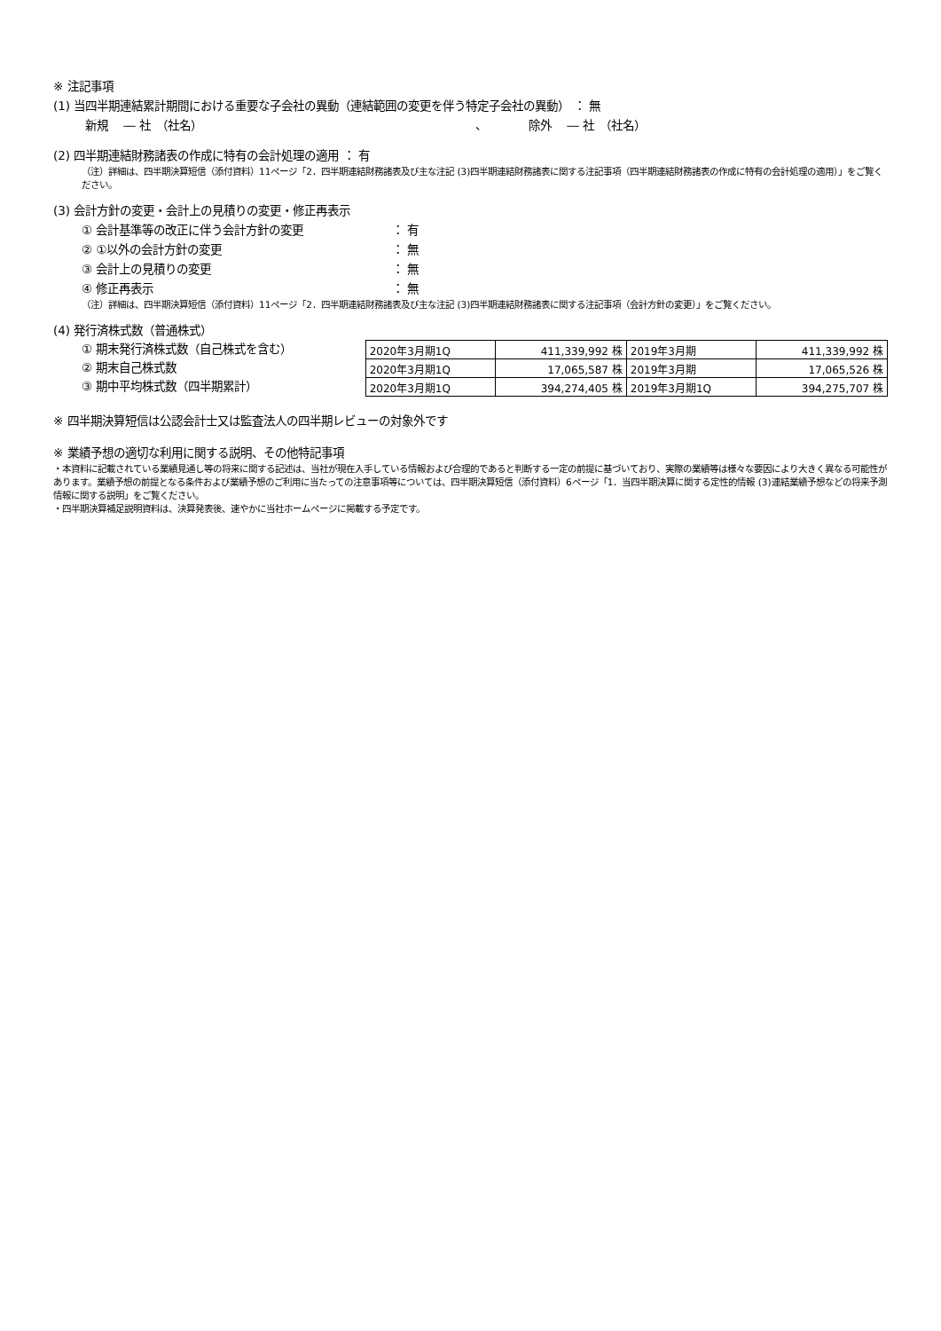※ 注記事項
(1) 当四半期連結累計期間における重要な子会社の異動（連結範囲の変更を伴う特定子会社の異動） ： 無
新規　 ― 社　（社名） 、 除外　 ― 社　（社名）
(2) 四半期連結財務諸表の作成に特有の会計処理の適用 ： 有
（注）詳細は、四半期決算短信（添付資料）11ページ「2．四半期連結財務諸表及び主な注記 (3)四半期連結財務諸表に関する注記事項（四半期連結財務諸表の作成に特有の会計処理の適用）」をご覧ください。
(3) 会計方針の変更・会計上の見積りの変更・修正再表示
① 会計基準等の改正に伴う会計方針の変更 ： 有
② ①以外の会計方針の変更 ： 無
③ 会計上の見積りの変更 ： 無
④ 修正再表示 ： 無
（注）詳細は、四半期決算短信（添付資料）11ページ「2．四半期連結財務諸表及び主な注記 (3)四半期連結財務諸表に関する注記事項（会計方針の変更）」をご覧ください。
(4) 発行済株式数（普通株式）
① 期末発行済株式数（自己株式を含む）
② 期末自己株式数
③ 期中平均株式数（四半期累計）
| 2020年3月期1Q | 411,339,992 株 | 2019年3月期 | 411,339,992 株 |
| 2020年3月期1Q | 17,065,587 株 | 2019年3月期 | 17,065,526 株 |
| 2020年3月期1Q | 394,274,405 株 | 2019年3月期1Q | 394,275,707 株 |
※ 四半期決算短信は公認会計士又は監査法人の四半期レビューの対象外です
※ 業績予想の適切な利用に関する説明、その他特記事項
・本資料に記載されている業績見通し等の将来に関する記述は、当社が現在入手している情報および合理的であると判断する一定の前提に基づいており、実際の業績等は様々な要因により大きく異なる可能性があります。業績予想の前提となる条件および業績予想のご利用に当たっての注意事項等については、四半期決算短信（添付資料）6ページ「1．当四半期決算に関する定性的情報 (3)連結業績予想などの将来予測情報に関する説明」をご覧ください。
・四半期決算補足説明資料は、決算発表後、速やかに当社ホームページに掲載する予定です。